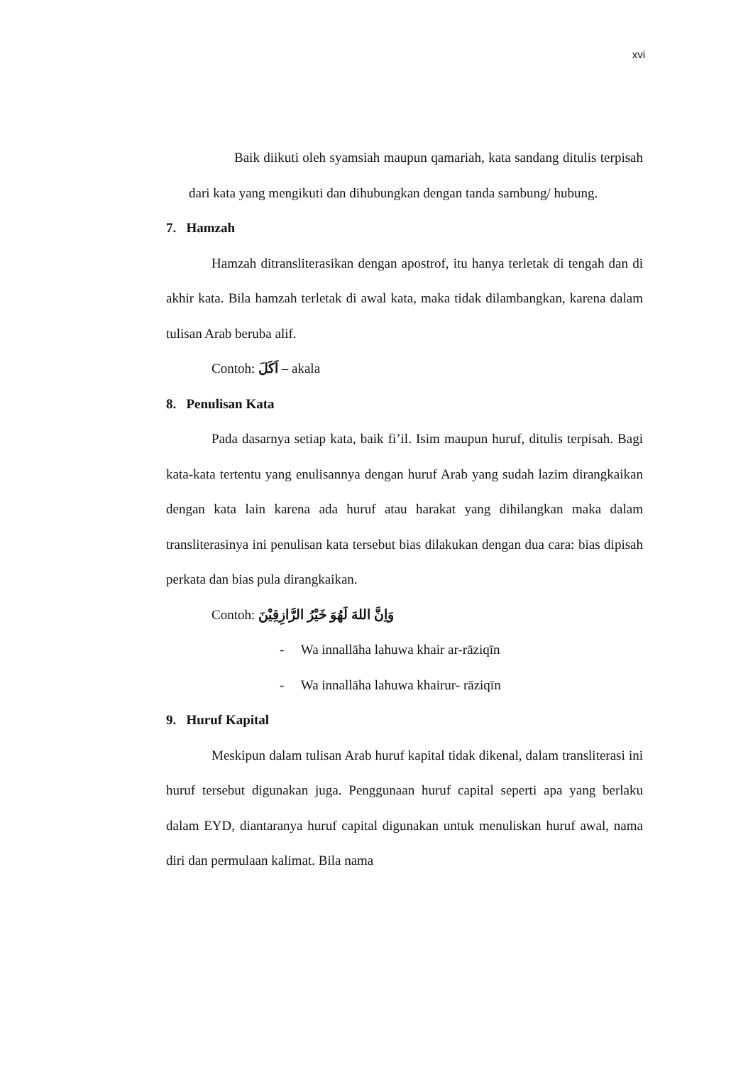xvi
Baik diikuti oleh syamsiah maupun qamariah, kata sandang ditulis terpisah dari kata yang mengikuti dan dihubungkan dengan tanda sambung/ hubung.
7. Hamzah
Hamzah ditransliterasikan dengan apostrof, itu hanya terletak di tengah dan di akhir kata. Bila hamzah terletak di awal kata, maka tidak dilambangkan, karena dalam tulisan Arab beruba alif.
Contoh: اَكَلَ – akala
8. Penulisan Kata
Pada dasarnya setiap kata, baik fi’il. Isim maupun huruf, ditulis terpisah. Bagi kata-kata tertentu yang enulisannya dengan huruf Arab yang sudah lazim dirangkaikan dengan kata lain karena ada huruf atau harakat yang dihilangkan maka dalam transliterasinya ini penulisan kata tersebut bias dilakukan dengan dua cara: bias dipisah perkata dan bias pula dirangkaikan.
Contoh: وَاِنَّ اللهَ لَهُوَ خَيْرُ الرَّازِقِيْنَ
- Wa innallāha lahuwa khair ar-rāziqīn
- Wa innallāha lahuwa khairur- rāziqīn
9. Huruf Kapital
Meskipun dalam tulisan Arab huruf kapital tidak dikenal, dalam transliterasi ini huruf tersebut digunakan juga. Penggunaan huruf capital seperti apa yang berlaku dalam EYD, diantaranya huruf capital digunakan untuk menuliskan huruf awal, nama diri dan permulaan kalimat. Bila nama